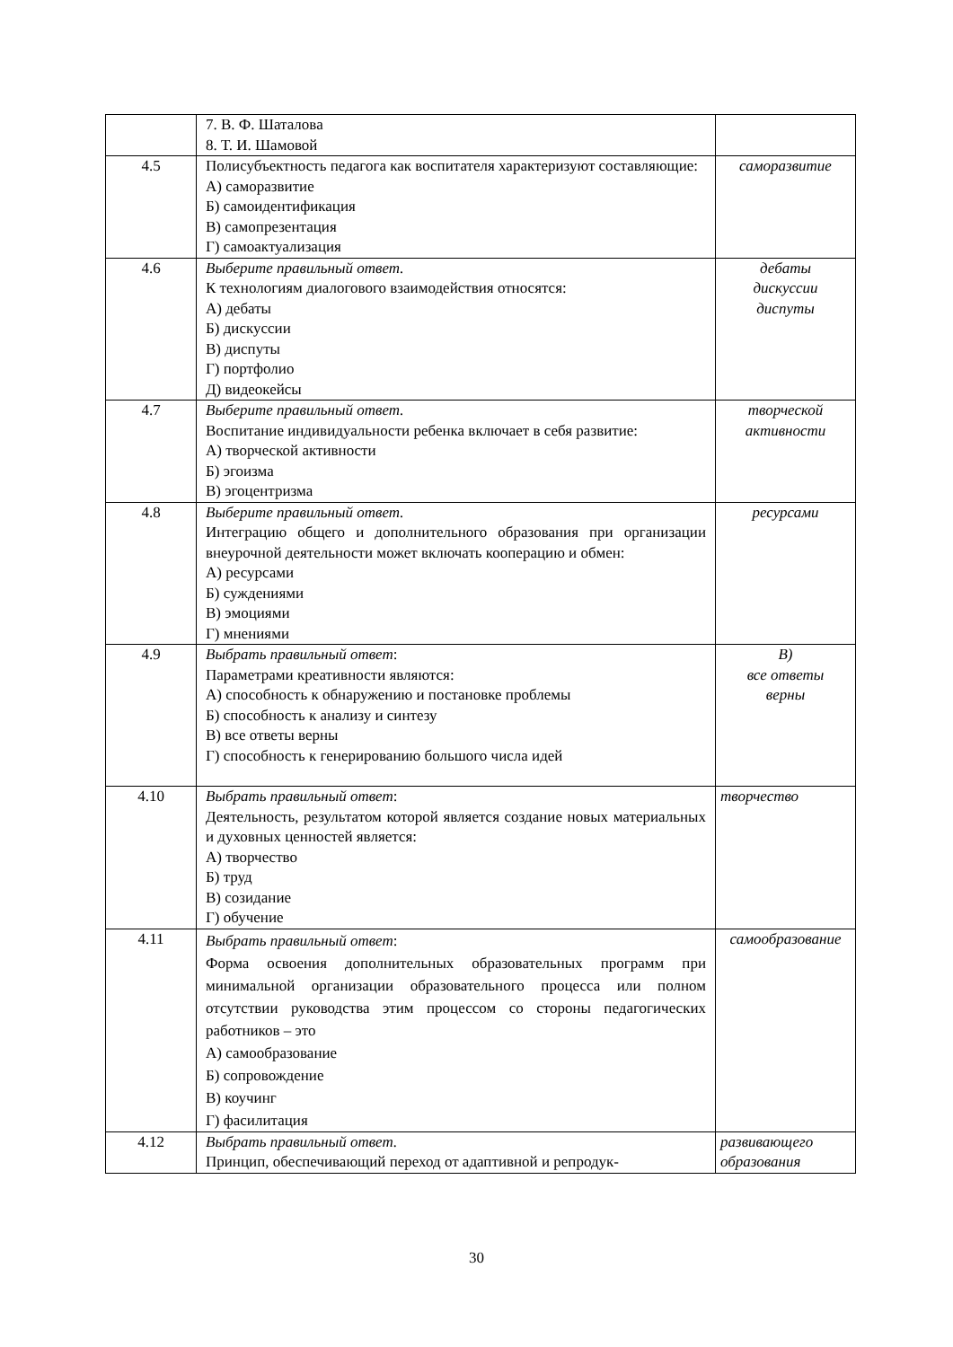| | 7. В. Ф. Шаталова 8. Т. И. Шамовой | |
| 4.5 | Полисубъектность педагога как воспитателя характеризуют составляющие: А) саморазвитие Б) самоидентификация В) самопрезентация Г) самоактуализация | саморазвитие |
| 4.6 | Выберите правильный ответ. К технологиям диалогового взаимодействия относятся: А) дебаты Б) дискуссии В) диспуты Г) портфолио Д) видеокейсы | дебаты дискуссии диспуты |
| 4.7 | Выберите правильный ответ. Воспитание индивидуальности ребенка включает в себя развитие: А) творческой активности Б) эгоизма В) эгоцентризма | творческой активности |
| 4.8 | Выберите правильный ответ. Интеграцию общего и дополнительного образования при организации внеурочной деятельности может включать кооперацию и обмен: А) ресурсами Б) суждениями В) эмоциями Г) мнениями | ресурсами |
| 4.9 | Выбрать правильный ответ : Параметрами креативности являются: А) способность к обнаружению и постановке проблемы Б) способность к анализу и синтезу В) все ответы верны Г) способность к генерированию большого числа идей | В) все ответы верны |
| 4.10 | Выбрать правильный ответ : Деятельность, результатом которой является создание новых материальных и духовных ценностей является: А) творчество Б) труд В) созидание Г) обучение | творчество |
| 4.11 | Выбрать правильный ответ : Форма освоения дополнительных образовательных программ при минимальной организации образовательного процесса или полном отсутствии руководства этим процессом со стороны педагогических работников – это А) самообразование Б) сопровождение В) коучинг Г) фасилитация | самообразование |
| 4.12 | Выбрать правильный ответ. Принцип, обеспечивающий переход от адаптивной и репродук- | развивающего образования |
30